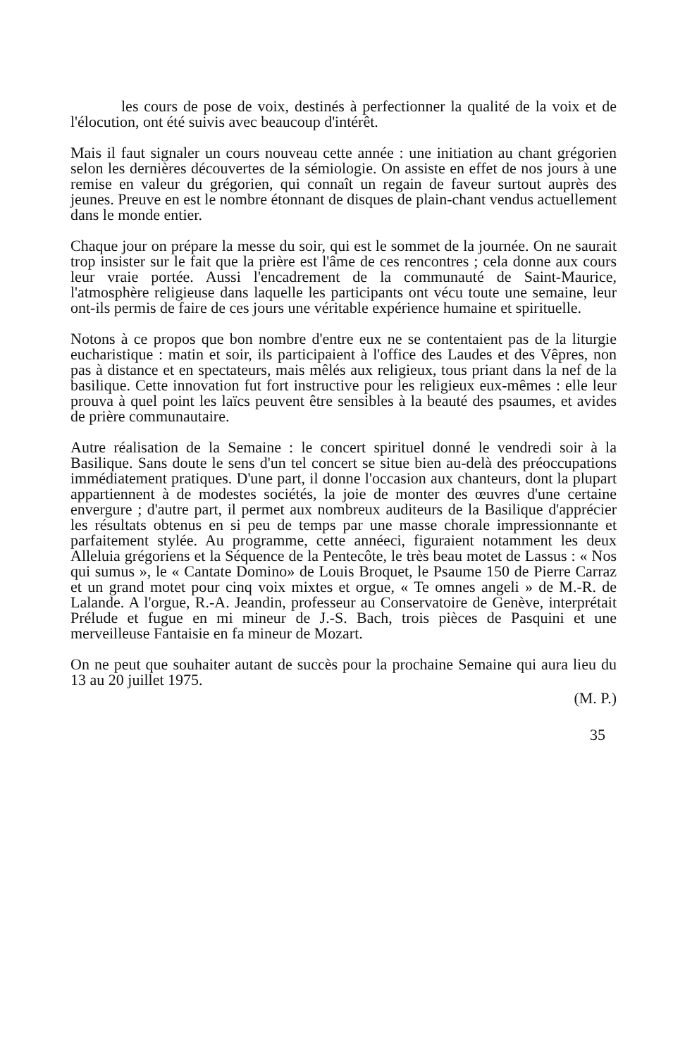les cours de pose de voix, destinés à perfectionner la qualité de la voix et de l'élocution, ont été suivis avec beaucoup d'intérêt.
Mais il faut signaler un cours nouveau cette année : une initiation au chant grégorien selon les dernières découvertes de la sémiologie. On assiste en effet de nos jours à une remise en valeur du grégorien, qui connaît un regain de faveur surtout auprès des jeunes. Preuve en est le nombre étonnant de disques de plain-chant vendus actuellement dans le monde entier.
Chaque jour on prépare la messe du soir, qui est le sommet de la journée. On ne saurait trop insister sur le fait que la prière est l'âme de ces rencontres ; cela donne aux cours leur vraie portée. Aussi l'encadrement de la communauté de Saint-Maurice, l'atmosphère religieuse dans laquelle les participants ont vécu toute une semaine, leur ont-ils permis de faire de ces jours une véritable expérience humaine et spirituelle.
Notons à ce propos que bon nombre d'entre eux ne se contentaient pas de la liturgie eucharistique : matin et soir, ils participaient à l'office des Laudes et des Vêpres, non pas à distance et en spectateurs, mais mêlés aux religieux, tous priant dans la nef de la basilique. Cette innovation fut fort instructive pour les religieux eux-mêmes : elle leur prouva à quel point les laïcs peuvent être sensibles à la beauté des psaumes, et avides de prière communautaire.
Autre réalisation de la Semaine : le concert spirituel donné le vendredi soir à la Basilique. Sans doute le sens d'un tel concert se situe bien au-delà des préoccupations immédiatement pratiques. D'une part, il donne l'occasion aux chanteurs, dont la plupart appartiennent à de modestes sociétés, la joie de monter des œuvres d'une certaine envergure ; d'autre part, il permet aux nombreux auditeurs de la Basilique d'apprécier les résultats obtenus en si peu de temps par une masse chorale impressionnante et parfaitement stylée. Au programme, cette annéeci, figuraient notamment les deux Alleluia grégoriens et la Séquence de la Pentecôte, le très beau motet de Lassus : « Nos qui sumus », le « Cantate Domino» de Louis Broquet, le Psaume 150 de Pierre Carraz et un grand motet pour cinq voix mixtes et orgue, « Te omnes angeli » de M.-R. de Lalande. A l'orgue, R.-A. Jeandin, professeur au Conservatoire de Genève, interprétait Prélude et fugue en mi mineur de J.-S. Bach, trois pièces de Pasquini et une merveilleuse Fantaisie en fa mineur de Mozart.
On ne peut que souhaiter autant de succès pour la prochaine Semaine qui aura lieu du 13 au 20 juillet 1975.
(M. P.)
35